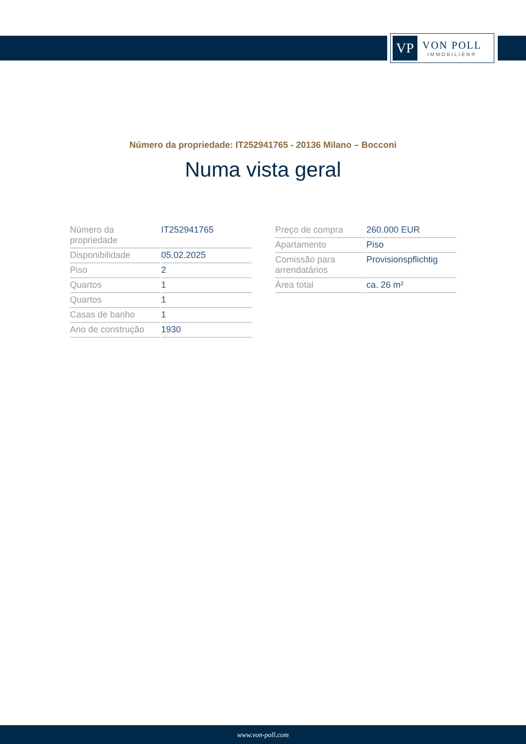VP
VON POLL
IMMOBILIEN®
Número da propriedade: IT252941765 - 20136 Milano – Bocconi
Numa vista geral
| Número da propriedade | IT252941765 |
| Disponibilidade | 05.02.2025 |
| Piso | 2 |
| Quartos | 1 |
| Quartos | 1 |
| Casas de banho | 1 |
| Ano de construção | 1930 |
| Preço de compra | 260.000 EUR |
| Apartamento | Piso |
| Comissão para arrendatários | Provisionspflichtig |
| Área total | ca. 26 m² |
www.von-poll.com